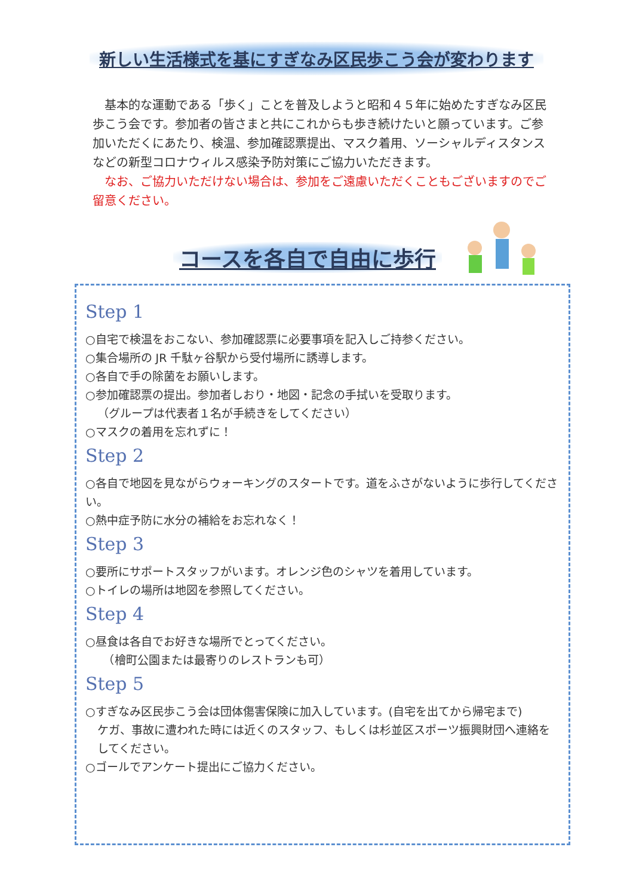新しい生活様式を基にすぎなみ区民歩こう会が変わります
　基本的な運動である「歩く」ことを普及しようと昭和４５年に始めたすぎなみ区民歩こう会です。参加者の皆さまと共にこれからも歩き続けたいと願っています。ご参加いただくにあたり、検温、参加確認票提出、マスク着用、ソーシャルディスタンスなどの新型コロナウィルス感染予防対策にご協力いただきます。
　なお、ご協力いただけない場合は、参加をご遠慮いただくこともございますのでご留意ください。
コースを各自で自由に歩行
Step 1
○自宅で検温をおこない、参加確認票に必要事項を記入しご持参ください。
○集合場所の JR 千駄ヶ谷駅から受付場所に誘導します。
○各自で手の除菌をお願いします。
○参加確認票の提出。参加者しおり・地図・記念の手拭いを受取ります。
（グループは代表者１名が手続きをしてください）
○マスクの着用を忘れずに！
Step 2
○各自で地図を見ながらウォーキングのスタートです。道をふさがないように歩行してください。
○熱中症予防に水分の補給をお忘れなく！
Step 3
○要所にサポートスタッフがいます。オレンジ色のシャツを着用しています。
○トイレの場所は地図を参照してください。
Step 4
○昼食は各自でお好きな場所でとってください。
　（檜町公園または最寄りのレストランも可）
Step 5
○すぎなみ区民歩こう会は団体傷害保険に加入しています。(自宅を出てから帰宅まで)
ケガ、事故に遭われた時には近くのスタッフ、もしくは杉並区スポーツ振興財団へ連絡をしてください。
○ゴールでアンケート提出にご協力ください。